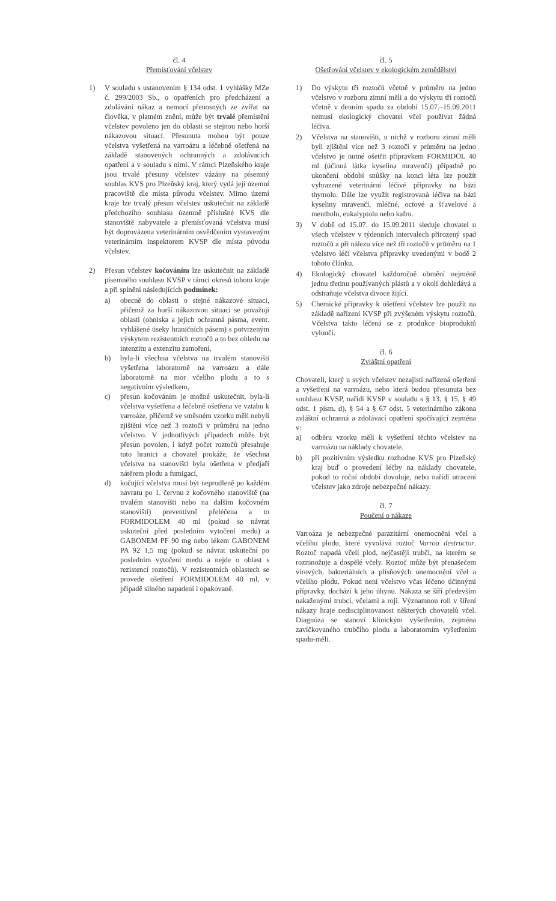čl. 4
Přemísťování včelstev
1) V souladu s ustanovením § 134 odst. 1 vyhlášky MZe č. 299/2003 Sb., o opatřeních pro předcházení a zdolávání nákaz a nemocí přenosných ze zvířat na člověka, v platném znění, může být trvalé přemístění včelstev povoleno jen do oblasti se stejnou nebo horší nákazovou situací. Přesunuta mohou být pouze včelstva vyšetřená na varroázu a léčebně ošetřená na základě stanovených ochranných a zdolávacích opatření a v souladu s nimi. V rámci Plzeňského kraje jsou trvalé přesuny včelstev vázány na písemný souhlas KVS pro Plzeňský kraj, který vydá její územní pracoviště dle místa původu včelstev. Mimo území kraje lze trvalý přesun včelstev uskutečnit na základě předchozího souhlasu územně příslušné KVS dle stanoviště nabyvatele a přemísťovaná včelstva musí být doprovázena veterinárním osvědčením vystaveným veterinárním inspektorem KVSP dle místa původu včelstev.
2) Přesun včelstev kočováním lze uskutečnit na základě písemného souhlasu KVSP v rámci okresů tohoto kraje a při splnění následujících podmínek:
a) obecně do oblasti o stejné nákazové situaci, přičemž za horší nákazovou situaci se považují oblasti (ohniska a jejich ochranná pásma, event. vyhlášené úseky hraničních pásem) s potvrzeným výskytem rezistentních roztočů a to bez ohledu na intenzitu a extenzitu zamoření,
b) byla-li všechna včelstva na trvalém stanovišti vyšetřena laboratorně na varroázu a dále laboratorně na mor včelího plodu a to s negativním výsledkem,
c) přesun kočováním je možné uskutečnit, byla-li včelstva vyšetřena a léčebně ošetřena ve vztahu k varroáze, přičemž ve směsném vzorku měli nebyli zjištěni více než 3 roztoči v průměru na jedno včelstvo. V jednotlivých případech může být přesun povolen, i když počet roztočů přesahuje tuto hranici a chovatel prokáže, že všechna včelstva na stanovišti byla ošetřena v předjaří nátěrem plodu a fumigací,
d) kočující včelstva musí být neprodleně po každém návratu po 1. červnu z kočovného stanoviště (na trvalém stanovišti nebo na dalším kočovném stanovišti) preventivně přeléčena a to FORMIDOLEM 40 ml (pokud se návrat uskuteční před posledním vytočení medu) a GABONEM PF 90 mg nebo lékem GABONEM PA 92 1,5 mg (pokud se návrat uskuteční po posledním vytočení medu a nejde o oblast s rezistencí roztočů). V rezistentních oblastech se provede ošetření FORMIDOLEM 40 ml, v případě silného napadení i opakovaně.
čl. 5
Ošetřování včelstev v ekologickém zemědělství
1) Do výskytu tří roztočů včetně v průměru na jedno včelstvo v rozboru zimní měli a do výskytu tří roztočů včetně v denním spadu za období 15.07.–15.09.2011 nemusí ekologický chovatel včel používat žádná léčiva.
2) Včelstva na stanovišti, u nichž v rozboru zimní měli byli zjištěni více než 3 roztoči v průměru na jedno včelstvo je nutné ošetřit přípravkem FORMIDOL 40 ml (účinná látka kyselina mravenčí) případně po ukončení období snůšky na konci léta lze použít vyhrazené veterinární léčivé přípravky na bázi thymolu. Dále lze využít registrovaná léčiva na bázi kyseliny mravenčí, mléčné, octové a šťavelové a mentholu, eukalyptolu nebo kafru.
3) V době od 15.07. do 15.09.2011 sleduje chovatel u všech včelstev v týdenních intervalech přirozený spad roztočů a při nálezu více než tří roztočů v průměru na 1 včelstvo léčí včelstva přípravky uvedenými v bodě 2 tohoto článku.
4) Ekologický chovatel každoročně obmění nejméně jednu třetinu používaných plástů a v okolí dohledává a odstraňuje včelstva divoce žijící.
5) Chemické přípravky k ošetření včelstev lze použít na základě nařízení KVSP při zvýšeném výskytu roztočů. Včelstva takto léčená se z produkce bioproduktů vyloučí.
čl. 6
Zvláštní opatření
Chovateli, který u svých včelstev nezajistí nařízená ošetření a vyšetření na varroázu, nebo která budou přesunuta bez souhlasu KVSP, nařídí KVSP v souladu s § 13, § 15, § 49 odst. 1 písm. d), § 54 a § 67 odst. 5 veterinárního zákona zvláštní ochranná a zdolávací opatření spočívající zejména v:
a) odběru vzorku měli k vyšetření těchto včelstev na varroázu na náklady chovatele.
b) při pozitivním výsledku rozhodne KVS pro Plzeňský kraj buď o provedení léčby na náklady chovatele, pokud to roční období dovoluje, nebo nařídí utracení včelstev jako zdroje nebezpečné nákazy.
čl. 7
Poučení o nákaze
Varroáza je nebezpečné parazitární onemocnění včel a včelího plodu, které vyvolává roztoč Varroa destructor. Roztoč napadá včelí plod, nejčastěji trubčí, na kterém se rozmnožuje a dospělé včely. Roztoč může být přenašečem virových, bakteriálních a plísňových onemocnění včel a včelího plodu. Pokud není včelstvo včas léčeno účinnými přípravky, dochází k jeho úhynu. Nákaza se šíří především nakaženými trubci, včelami a roji. Významnou roli v šíření nákazy hraje nedisciplinovanost některých chovatelů včel. Diagnóza se stanoví klinickým vyšetřením, zejména zavíčkovaného trubčího plodu a laboratorním vyšetřením spadu-měli.